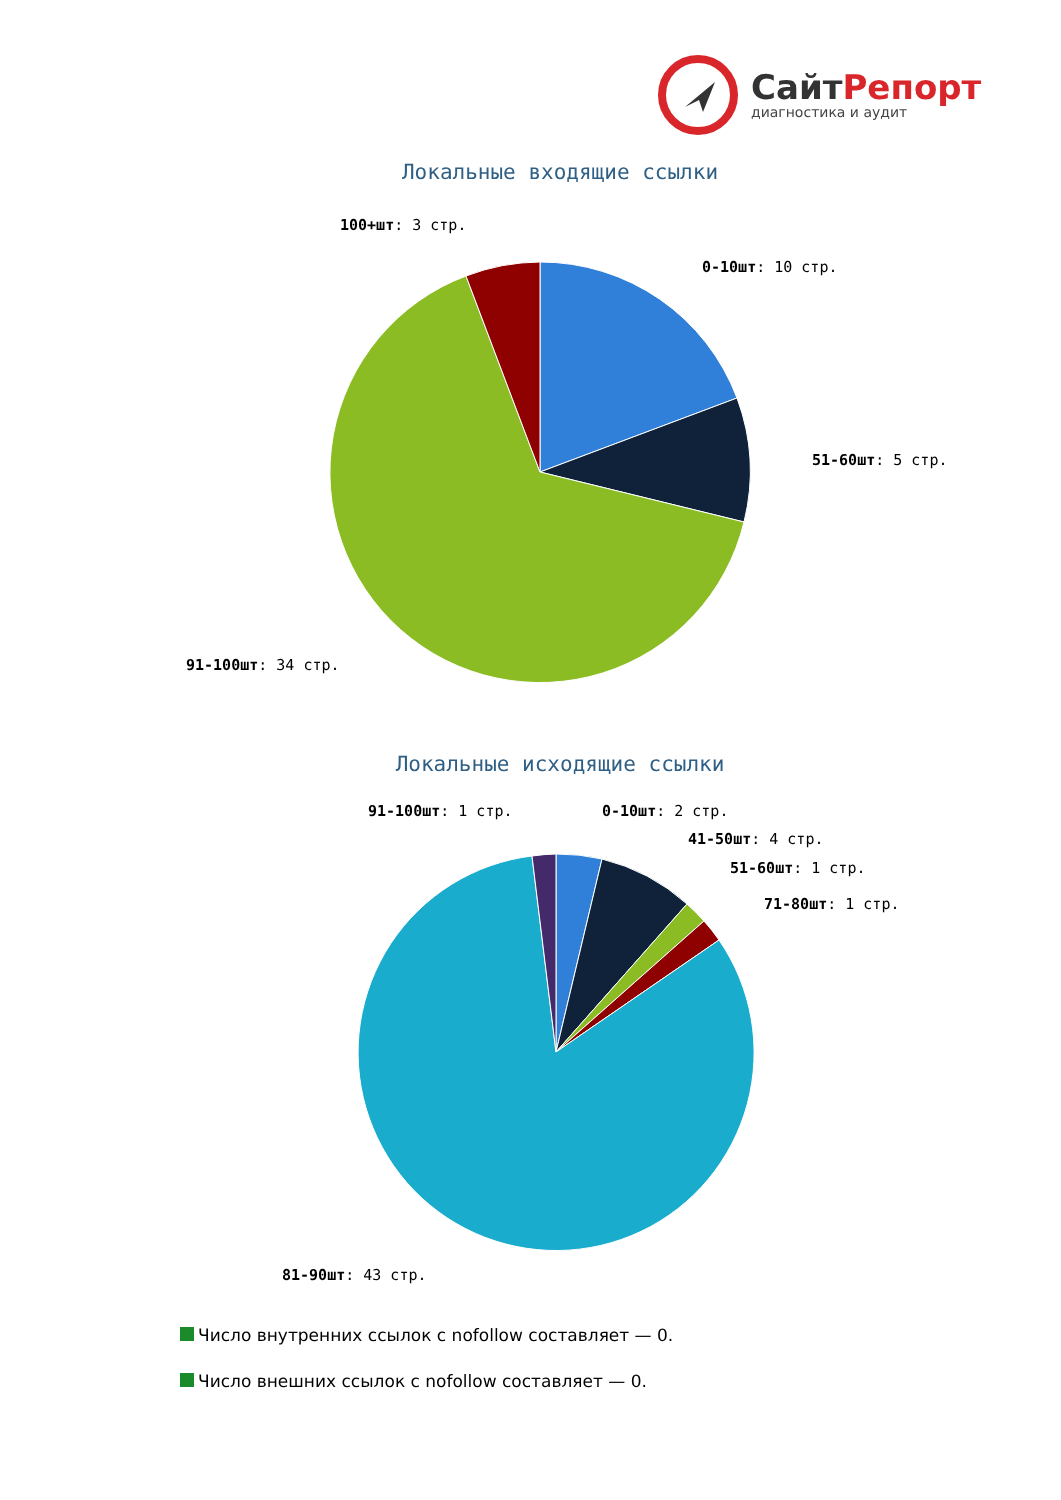СайтРепорт
диагностика и аудит
Локальные входящие ссылки
100+шт: 3 стр.
0-10шт: 10 стр.
51-60шт: 5 стр.
91-100шт: 34 стр.
Локальные исходящие ссылки
91-100шт: 1 стр.
0-10шт: 2 стр.
41-50шт: 4 стр.
51-60шт: 1 стр.
71-80шт: 1 стр.
81-90шт: 43 стр.
Число внутренних ссылок с nofollow составляет — 0.
Число внешних ссылок с nofollow составляет — 0.